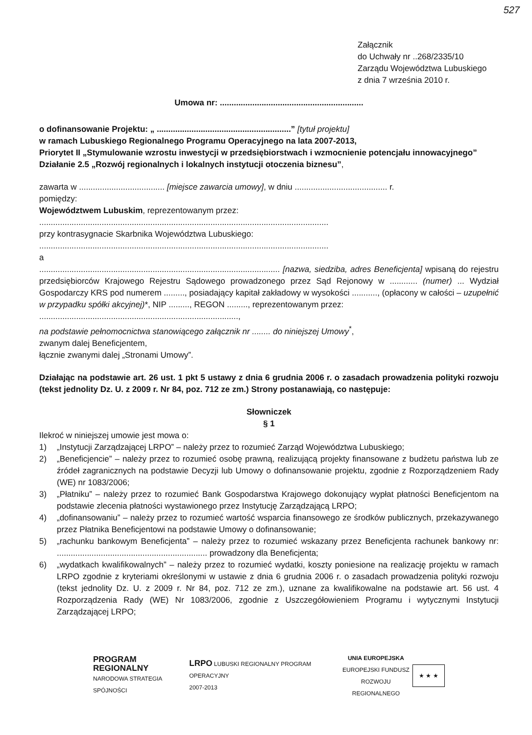527
Załącznik
do Uchwały nr ..268/2335/10
Zarządu Województwa Lubuskiego
z dnia 7 września 2010 r.
Umowa nr: ..............................................................
o dofinansowanie Projektu: „ ..........................................................” [tytuł projektu]
w ramach Lubuskiego Regionalnego Programu Operacyjnego na lata 2007-2013,
Priorytet II „Stymulowanie wzrostu inwestycji w przedsiębiorstwach i wzmocnienie potencjału innowacyjnego”
Działanie 2.5 „Rozwój regionalnych i lokalnych instytucji otoczenia biznesu”,
zawarta w ..................................... [miejsce zawarcia umowy], w dniu ........................................ r.
pomiędzy:
Województwem Lubuskim, reprezentowanym przez:
.............................................................................................................................
przy kontrasygnacie Skarbnika Województwa Lubuskiego:
.............................................................................................................................
a
........................................................................................................ [nazwa, siedziba, adres Beneficjenta] wpisaną do rejestru przedsiębiorców Krajowego Rejestru Sądowego prowadzonego przez Sąd Rejonowy w ............ (numer) ... Wydział Gospodarczy KRS pod numerem ........., posiadający kapitał zakładowy w wysokości ..........., (opłacony w całości – uzupełnić w przypadku spółki akcyjnej)*, NIP ........., REGON ........., reprezentowanym przez:
......................................................................................,
na podstawie pełnomocnictwa stanowiącego załącznik nr ........ do niniejszej Umowy<sup>*</sup>,
zwanym dalej Beneficjentem,
łącznie zwanymi dalej „Stronami Umowy”.
Działając na podstawie art. 26 ust. 1 pkt 5 ustawy z dnia 6 grudnia 2006 r. o zasadach prowadzenia polityki rozwoju (tekst jednolity Dz. U. z 2009 r. Nr 84, poz. 712 ze zm.) Strony postanawiają, co następuje:
Słowniczek
§ 1
Ilekroć w niniejszej umowie jest mowa o:
1) „Instytucji Zarządzającej LRPO” – należy przez to rozumieć Zarząd Województwa Lubuskiego;
2) „Beneficjencie” – należy przez to rozumieć osobę prawną, realizującą projekty finansowane z budżetu państwa lub ze źródeł zagranicznych na podstawie Decyzji lub Umowy o dofinansowanie projektu, zgodnie z Rozporządzeniem Rady (WE) nr 1083/2006;
3) „Płatniku” – należy przez to rozumieć Bank Gospodarstwa Krajowego dokonujący wypłat płatności Beneficjentom na podstawie zlecenia płatności wystawionego przez Instytucję Zarządzającą LRPO;
4) „dofinansowaniu” – należy przez to rozumieć wartość wsparcia finansowego ze środków publicznych, przekazywanego przez Płatnika Beneficjentowi na podstawie Umowy o dofinansowanie;
5) „rachunku bankowym Beneficjenta” – należy przez to rozumieć wskazany przez Beneficjenta rachunek bankowy nr: ................................................................. prowadzony dla Beneficjenta;
6) „wydatkach kwalifikowalnych” – należy przez to rozumieć wydatki, koszty poniesione na realizację projektu w ramach LRPO zgodnie z kryteriami określonymi w ustawie z dnia 6 grudnia 2006 r. o zasadach prowadzenia polityki rozwoju (tekst jednolity Dz. U. z 2009 r. Nr 84, poz. 712 ze zm.), uznane za kwalifikowalne na podstawie art. 56 ust. 4 Rozporządzenia Rady (WE) Nr 1083/2006, zgodnie z Uszczegółowieniem Programu i wytycznymi Instytucji Zarządzającej LRPO;
PROGRAM
REGIONALNY
NARODOWA STRATEGIA SPÓJNOŚCI
LRPO LUBUSKI REGIONALNY PROGRAM OPERACYJNY
2007-2013
UNIA EUROPEJSKA
EUROPEJSKI FUNDUSZ
ROZWOJU REGIONALNEGO
★ ★ ★